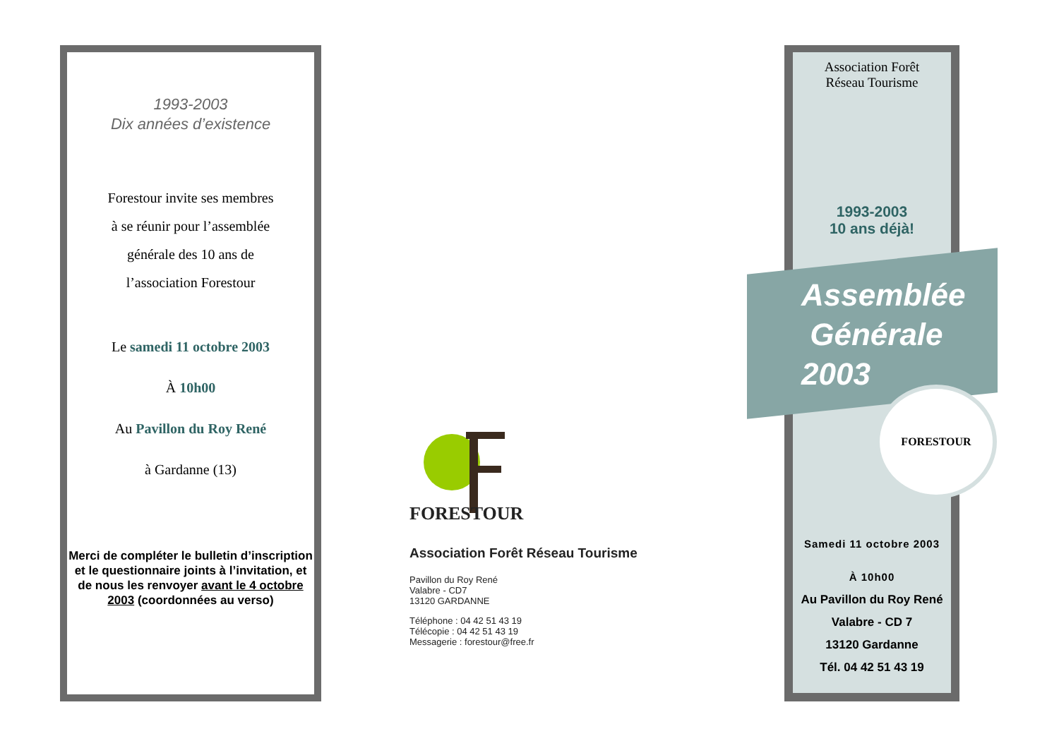1993-2003
Dix années d’existence
Forestour invite ses membres
à se réunir pour l’assemblée
générale des 10 ans de
l’association Forestour
Le samedi 11 octobre 2003
À 10h00
Au Pavillon du Roy René
à Gardanne (13)
Merci de compléter le bulletin d’inscription et le questionnaire joints à l’invitation, et de nous les renvoyer avant le 4 octobre 2003 (coordonnées au verso)
FORESTOUR
Association Forêt Réseau Tourisme
Pavillon du Roy René
Valabre - CD7
13120 GARDANNE
Téléphone : 04 42 51 43 19
Télécopie : 04 42 51 43 19
Messagerie : forestour@free.fr
Association Forêt
Réseau Tourisme
1993-2003
10 ans déjà!
Assemblée
Générale
2003
FORESTOUR
Samedi 11 octobre 2003
À 10h00
Au Pavillon du Roy René
Valabre - CD 7
13120 Gardanne
Tél. 04 42 51 43 19